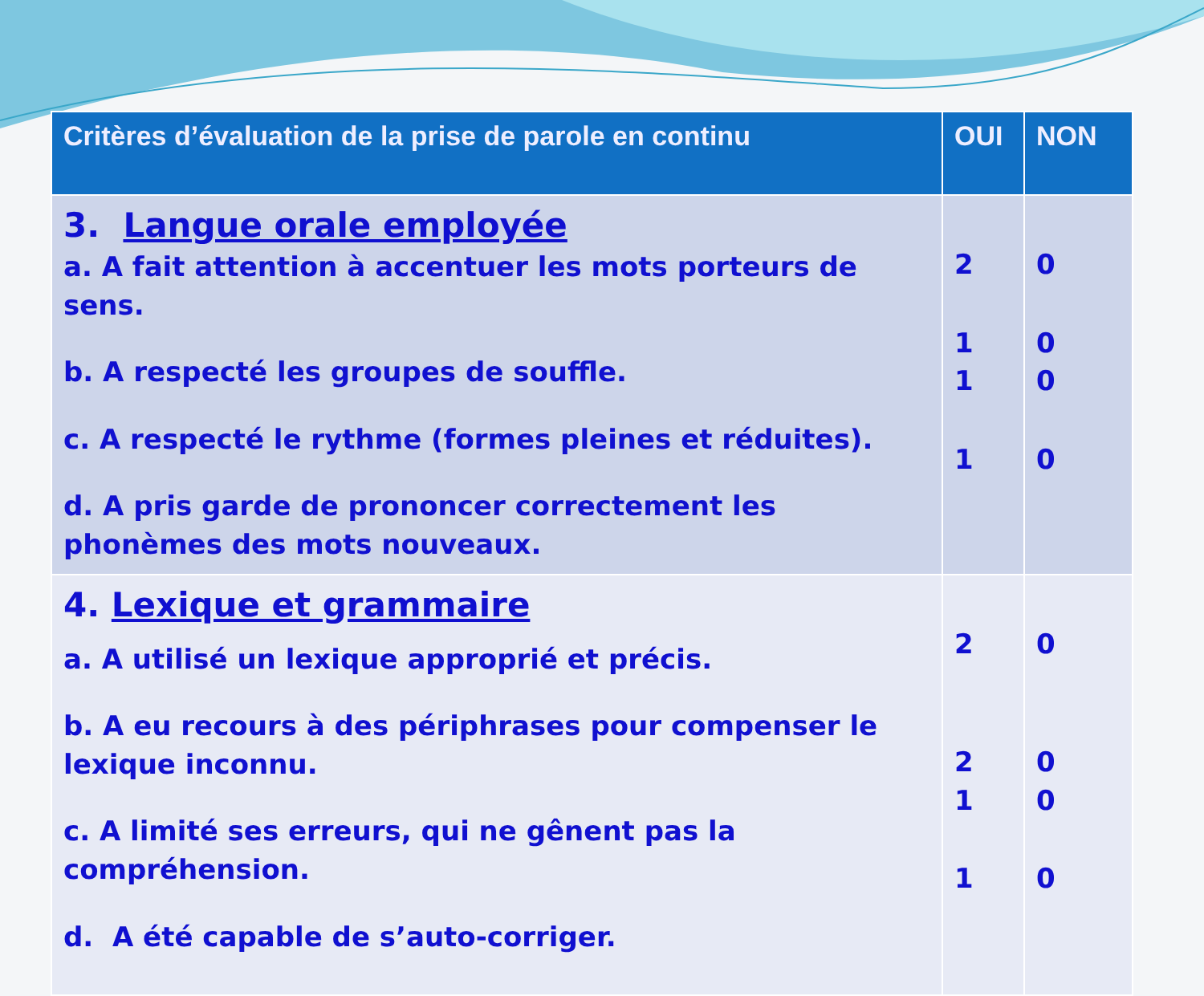| Critères d’évaluation de la prise de parole en continu | OUI | NON |
| --- | --- | --- |
| 3. Langue orale employée a. A fait attention à accentuer les mots porteurs de sens. b. A respecté les groupes de souffle. c. A respecté le rythme (formes pleines et réduites). d. A pris garde de prononcer correctement les phonèmes des mots nouveaux. | 2 1 1 1 | 0 0 0 0 |
| 4. Lexique et grammaire a. A utilisé un lexique approprié et précis. b. A eu recours à des périphrases pour compenser le lexique inconnu. c. A limité ses erreurs, qui ne gênent pas la compréhension. d. A été capable de s’auto-corriger. | 2 2 1 1 | 0 0 0 0 |